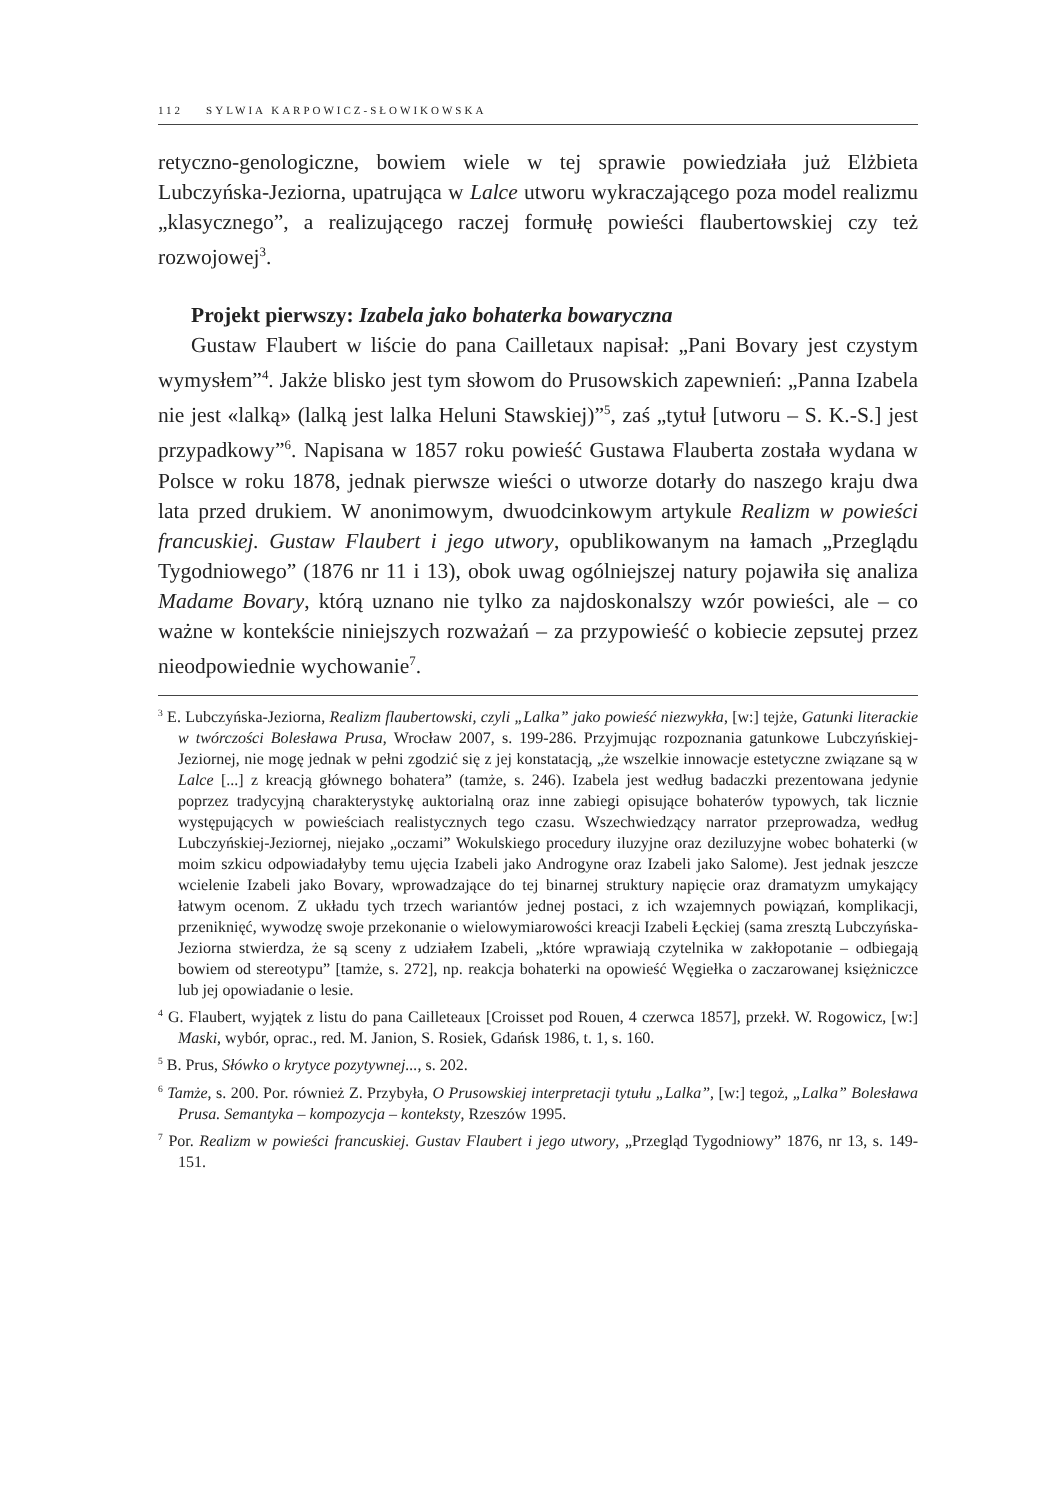112 SYLWIA KARPOWICZ-SŁOWIKOWSKA
retyczno-genologiczne, bowiem wiele w tej sprawie powiedziała już Elżbieta Lubczyńska-Jeziorna, upatrująca w Lalce utworu wykraczającego poza model realizmu „klasycznego”, a realizującego raczej formułę powieści flaubertowskiej czy też rozwojowej<sup>3</sup>.
Projekt pierwszy: Izabela jako bohaterka bowaryczna
Gustaw Flaubert w liście do pana Cailletaux napisał: „Pani Bovary jest czystym wymysłem”<sup>4</sup>. Jakże blisko jest tym słowom do Prusowskich zapewnień: „Panna Izabela nie jest «lalką» (lalką jest lalka Heluni Stawskiej)”<sup>5</sup>, zaś „tytuł [utworu – S. K.-S.] jest przypadkowy”<sup>6</sup>. Napisana w 1857 roku powieść Gustawa Flauberta została wydana w Polsce w roku 1878, jednak pierwsze wieści o utworze dotarły do naszego kraju dwa lata przed drukiem. W anonimowym, dwuodcinkowym artykule Realizm w powieści francuskiej. Gustaw Flaubert i jego utwory, opublikowanym na łamach „Przeglądu Tygodniowego” (1876 nr 11 i 13), obok uwag ogólniejszej natury pojawiła się analiza Madame Bovary, którą uznano nie tylko za najdoskonalszy wzór powieści, ale – co ważne w kontekście niniejszych rozważań – za przypowieść o kobiecie zepsutej przez nieodpowiednie wychowanie<sup>7</sup>.
<sup>3</sup> E. Lubczyńska-Jeziorna, Realizm flaubertowski, czyli „Lalka” jako powieść niezwykła, [w:] tejże, Gatunki literackie w twórczości Bolesława Prusa, Wrocław 2007, s. 199-286. Przyjmując rozpoznania gatunkowe Lubczyńskiej-Jeziornej, nie mogę jednak w pełni zgodzić się z jej konstatacją, „że wszelkie innowacje estetyczne związane są w Lalce [...] z kreacją głównego bohatera” (tamże, s. 246). Izabela jest według badaczki prezentowana jedynie poprzez tradycyjną charakterystykę auktorialną oraz inne zabiegi opisujące bohaterów typowych, tak licznie występujących w powieściach realistycznych tego czasu. Wszechwiedzący narrator przeprowadza, według Lubczyńskiej-Jeziornej, niejako „oczami” Wokulskiego procedury iluzyjne oraz deziluzyjne wobec bohaterki (w moim szkicu odpowiadałyby temu ujęcia Izabeli jako Androgyne oraz Izabeli jako Salome). Jest jednak jeszcze wcielenie Izabeli jako Bovary, wprowadzające do tej binarnej struktury napięcie oraz dramatyzm umykający łatwym ocenom. Z układu tych trzech wariantów jednej postaci, z ich wzajemnych powiązań, komplikacji, przeniknięć, wywodzę swoje przekonanie o wielowymiarowości kreacji Izabeli Łęckiej (sama zresztą Lubczyńska-Jeziorna stwierdza, że są sceny z udziałem Izabeli, „które wprawiają czytelnika w zakłopotanie – odbiegają bowiem od stereotypu” [tamże, s. 272], np. reakcja bohaterki na opowieść Węgiełka o zaczarowanej księżniczce lub jej opowiadanie o lesie.
<sup>4</sup> G. Flaubert, wyjątek z listu do pana Cailleteaux [Croisset pod Rouen, 4 czerwca 1857], przekł. W. Rogowicz, [w:] Maski, wybór, oprac., red. M. Janion, S. Rosiek, Gdańsk 1986, t. 1, s. 160.
<sup>5</sup> B. Prus, Słówko o krytyce pozytywnej..., s. 202.
<sup>6</sup> Tamże, s. 200. Por. również Z. Przybyła, O Prusowskiej interpretacji tytułu „Lalka”, [w:] tegoż, „Lalka” Bolesława Prusa. Semantyka – kompozycja – konteksty, Rzeszów 1995.
<sup>7</sup> Por. Realizm w powieści francuskiej. Gustav Flaubert i jego utwory, „Przegląd Tygodniowy” 1876, nr 13, s. 149-151.